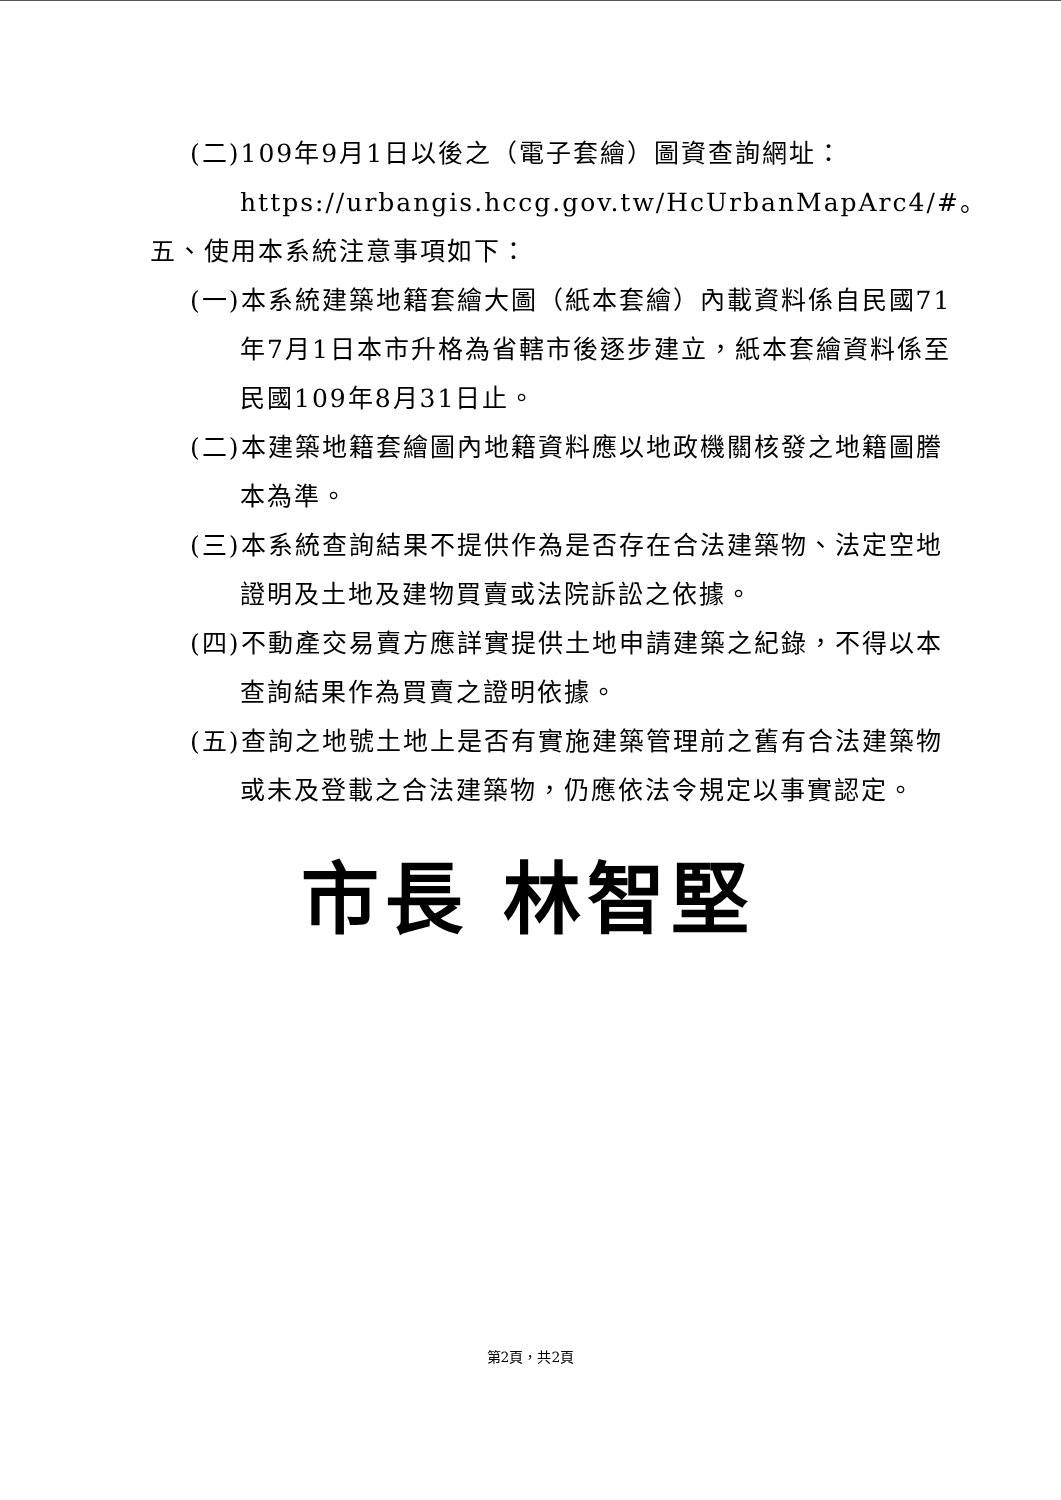(二)109年9月1日以後之（電子套繪）圖資查詢網址：https://urbangis.hccg.gov.tw/HcUrbanMapArc4/#。
五、使用本系統注意事項如下：
(一)本系統建築地籍套繪大圖（紙本套繪）內載資料係自民國71年7月1日本市升格為省轄市後逐步建立，紙本套繪資料係至民國109年8月31日止。
(二)本建築地籍套繪圖內地籍資料應以地政機關核發之地籍圖謄本為準。
(三)本系統查詢結果不提供作為是否存在合法建築物、法定空地證明及土地及建物買賣或法院訴訟之依據。
(四)不動產交易賣方應詳實提供土地申請建築之紀錄，不得以本查詢結果作為買賣之證明依據。
(五)查詢之地號土地上是否有實施建築管理前之舊有合法建築物或未及登載之合法建築物，仍應依法令規定以事實認定。
市長 林智堅
第2頁，共2頁